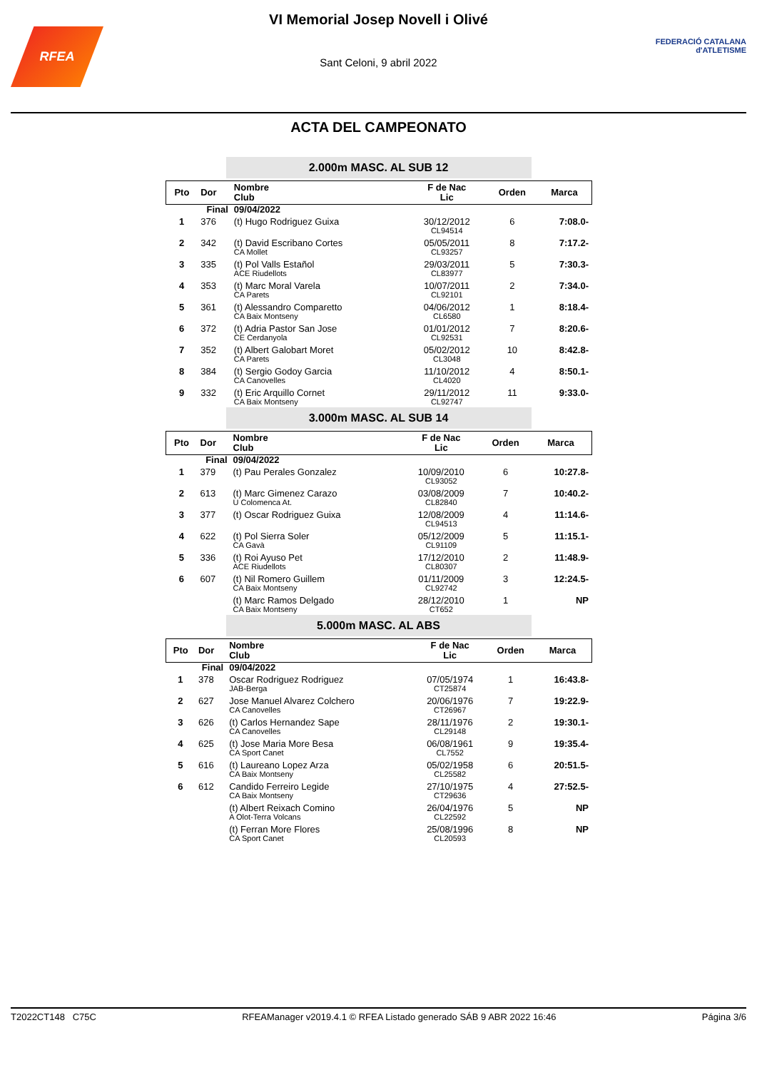RFEA
VI Memorial Josep Novell i Olivé
Sant Celoni, 9 abril 2022
FEDERACIÓ CATALANA
d'ATLETISME
ACTA DEL CAMPEONATO
2.000m MASC. AL SUB 12
| Pto | Dor | Nombre Club | F de Nac Lic | Orden | Marca |
| --- | --- | --- | --- | --- | --- |
| Final | | 09/04/2022 | | | |
| 1 | 376 | (t) Hugo Rodriguez Guixa | 30/12/2012 CL94514 | 6 | 7:08.0- |
| 2 | 342 | (t) David Escribano Cortes CA Mollet | 05/05/2011 CL93257 | 8 | 7:17.2- |
| 3 | 335 | (t) Pol Valls Estañol ACE Riudellots | 29/03/2011 CL83977 | 5 | 7:30.3- |
| 4 | 353 | (t) Marc Moral Varela CA Parets | 10/07/2011 CL92101 | 2 | 7:34.0- |
| 5 | 361 | (t) Alessandro Comparetto CA Baix Montseny | 04/06/2012 CL6580 | 1 | 8:18.4- |
| 6 | 372 | (t) Adria Pastor San Jose CE Cerdanyola | 01/01/2012 CL92531 | 7 | 8:20.6- |
| 7 | 352 | (t) Albert Galobart Moret CA Parets | 05/02/2012 CL3048 | 10 | 8:42.8- |
| 8 | 384 | (t) Sergio Godoy Garcia CA Canovelles | 11/10/2012 CL4020 | 4 | 8:50.1- |
| 9 | 332 | (t) Eric Arquillo Cornet CA Baix Montseny | 29/11/2012 CL92747 | 11 | 9:33.0- |
3.000m MASC. AL SUB 14
| Pto | Dor | Nombre Club | F de Nac Lic | Orden | Marca |
| --- | --- | --- | --- | --- | --- |
| Final | | 09/04/2022 | | | |
| 1 | 379 | (t) Pau Perales Gonzalez | 10/09/2010 CL93052 | 6 | 10:27.8- |
| 2 | 613 | (t) Marc Gimenez Carazo U Colomenca At. | 03/08/2009 CL82840 | 7 | 10:40.2- |
| 3 | 377 | (t) Oscar Rodriguez Guixa | 12/08/2009 CL94513 | 4 | 11:14.6- |
| 4 | 622 | (t) Pol Sierra Soler CA Gavà | 05/12/2009 CL91109 | 5 | 11:15.1- |
| 5 | 336 | (t) Roi Ayuso Pet ACE Riudellots | 17/12/2010 CL80307 | 2 | 11:48.9- |
| 6 | 607 | (t) Nil Romero Guillem CA Baix Montseny | 01/11/2009 CL92742 | 3 | 12:24.5- |
| | | (t) Marc Ramos Delgado CA Baix Montseny | 28/12/2010 CT652 | 1 | NP |
5.000m MASC. AL ABS
| Pto | Dor | Nombre Club | F de Nac Lic | Orden | Marca |
| --- | --- | --- | --- | --- | --- |
| Final | | 09/04/2022 | | | |
| 1 | 378 | Oscar Rodriguez Rodriguez JAB-Berga | 07/05/1974 CT25874 | 1 | 16:43.8- |
| 2 | 627 | Jose Manuel Alvarez Colchero CA Canovelles | 20/06/1976 CT26967 | 7 | 19:22.9- |
| 3 | 626 | (t) Carlos Hernandez Sape CA Canovelles | 28/11/1976 CL29148 | 2 | 19:30.1- |
| 4 | 625 | (t) Jose Maria More Besa CA Sport Canet | 06/08/1961 CL7552 | 9 | 19:35.4- |
| 5 | 616 | (t) Laureano Lopez Arza CA Baix Montseny | 05/02/1958 CL25582 | 6 | 20:51.5- |
| 6 | 612 | Candido Ferreiro Legide CA Baix Montseny | 27/10/1975 CT29636 | 4 | 27:52.5- |
| | | (t) Albert Reixach Comino A Olot-Terra Volcans | 26/04/1976 CL22592 | 5 | NP |
| | | (t) Ferran More Flores CA Sport Canet | 25/08/1996 CL20593 | 8 | NP |
T2022CT148 C75C RFEAManager v2019.4.1 © RFEA Listado generado SÁB 9 ABR 2022 16:46 Página 3/6